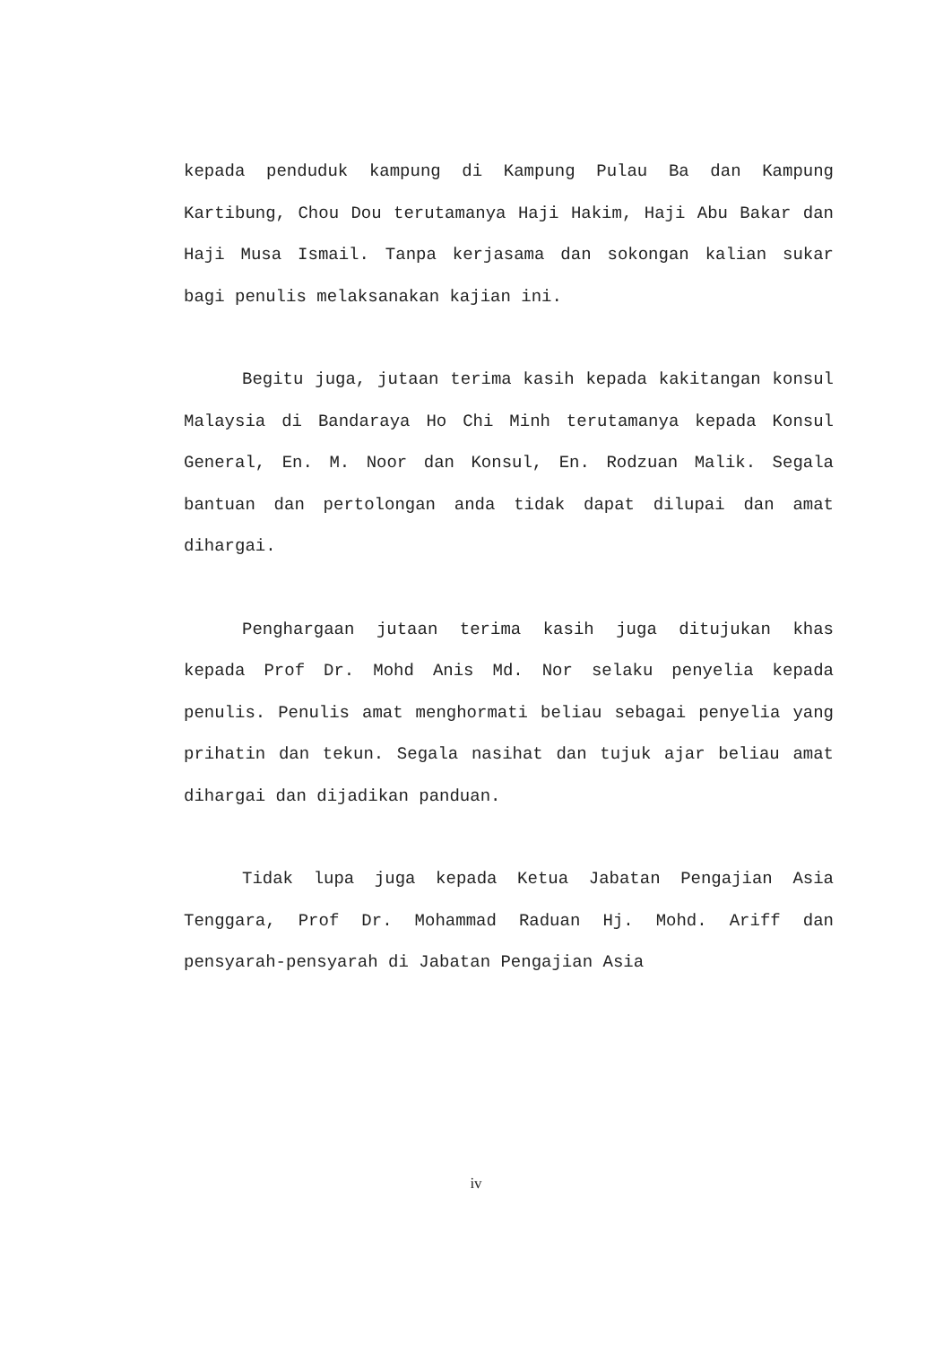kepada penduduk kampung di Kampung Pulau Ba dan Kampung Kartibung, Chou Dou terutamanya Haji Hakim, Haji Abu Bakar dan Haji Musa Ismail. Tanpa kerjasama dan sokongan kalian sukar bagi penulis melaksanakan kajian ini.
Begitu juga, jutaan terima kasih kepada kakitangan konsul Malaysia di Bandaraya Ho Chi Minh terutamanya kepada Konsul General, En. M. Noor dan Konsul, En. Rodzuan Malik. Segala bantuan dan pertolongan anda tidak dapat dilupai dan amat dihargai.
Penghargaan jutaan terima kasih juga ditujukan khas kepada Prof Dr. Mohd Anis Md. Nor selaku penyelia kepada penulis. Penulis amat menghormati beliau sebagai penyelia yang prihatin dan tekun. Segala nasihat dan tujuk ajar beliau amat dihargai dan dijadikan panduan.
Tidak lupa juga kepada Ketua Jabatan Pengajian Asia Tenggara, Prof Dr. Mohammad Raduan Hj. Mohd. Ariff dan pensyarah-pensyarah di Jabatan Pengajian Asia
iv